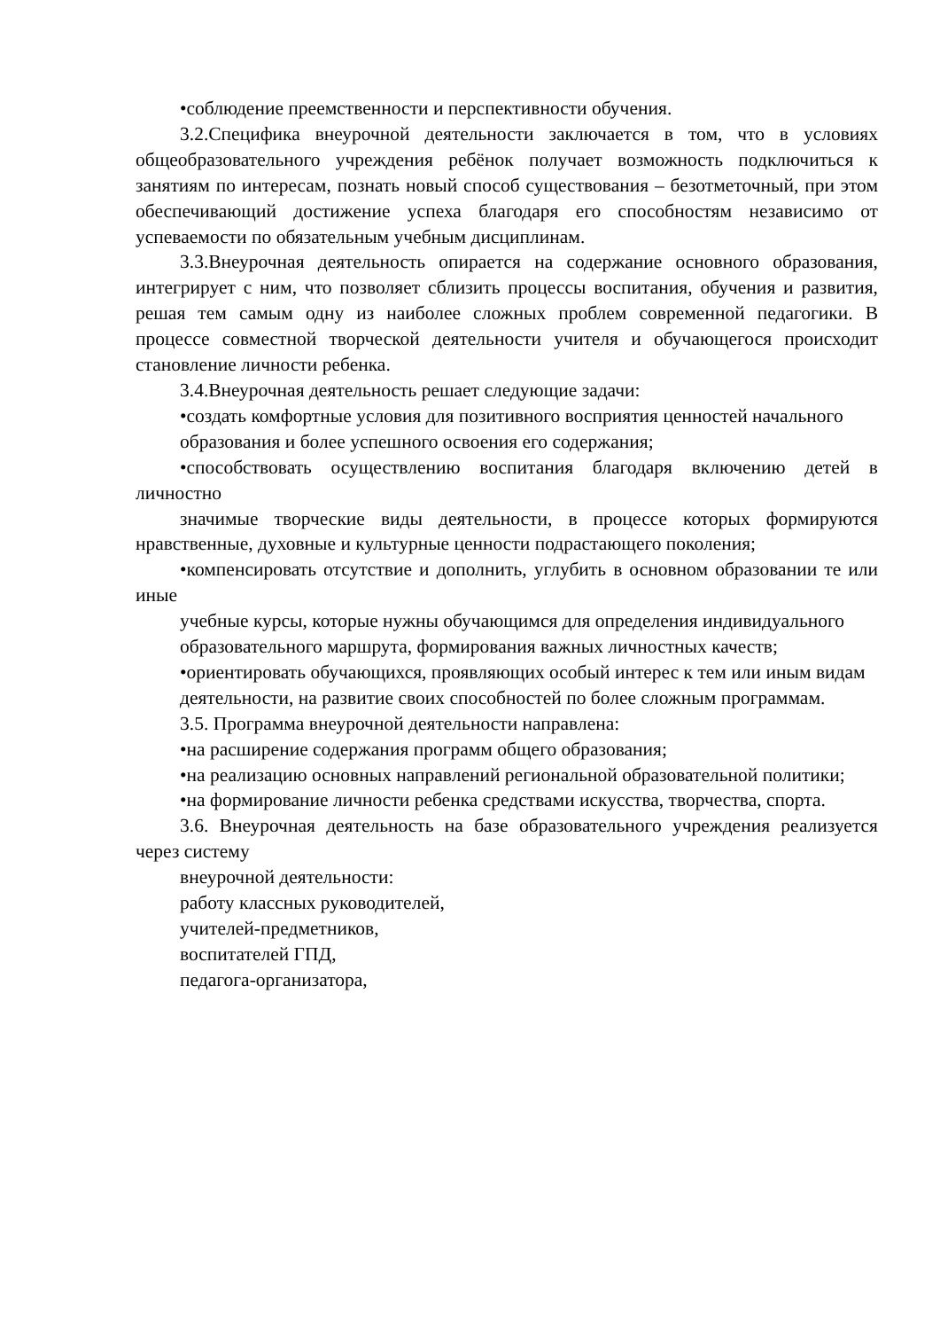•соблюдение преемственности и перспективности обучения.
3.2.Специфика внеурочной деятельности заключается в том, что в условиях общеобразовательного учреждения ребёнок получает возможность подключиться к занятиям по интересам, познать новый способ существования – безотметочный, при этом обеспечивающий достижение успеха благодаря его способностям независимо от успеваемости по обязательным учебным дисциплинам.
3.3.Внеурочная деятельность опирается на содержание основного образования, интегрирует с ним, что позволяет сблизить процессы воспитания, обучения и развития, решая тем самым одну из наиболее сложных проблем современной педагогики. В процессе совместной творческой деятельности учителя и обучающегося происходит становление личности ребенка.
3.4.Внеурочная деятельность решает следующие задачи:
•создать комфортные условия для позитивного восприятия ценностей начального
образования и более успешного освоения его содержания;
•способствовать осуществлению воспитания благодаря включению детей в личностно
значимые творческие виды деятельности, в процессе которых формируются нравственные, духовные и культурные ценности подрастающего поколения;
•компенсировать отсутствие и дополнить, углубить в основном образовании те или иные
учебные курсы, которые нужны обучающимся для определения индивидуального
образовательного маршрута, формирования важных личностных качеств;
•ориентировать обучающихся, проявляющих особый интерес к тем или иным видам
деятельности, на развитие своих способностей по более сложным программам.
3.5. Программа внеурочной деятельности направлена:
•на расширение содержания программ общего образования;
•на реализацию основных направлений региональной образовательной политики;
•на формирование личности ребенка средствами искусства, творчества, спорта.
3.6. Внеурочная деятельность на базе образовательного учреждения реализуется через систему
внеурочной деятельности:
работу классных руководителей,
учителей-предметников,
воспитателей ГПД,
педагога-организатора,